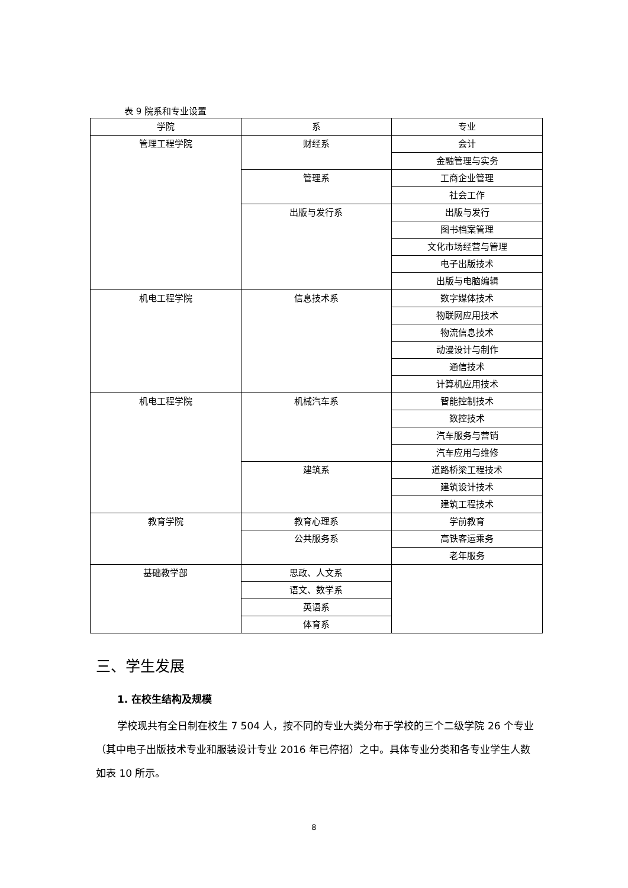表 9 院系和专业设置
| 学院 | 系 | 专业 |
| --- | --- | --- |
| 管理工程学院 | 财经系 | 会计 |
| | | 金融管理与实务 |
| | 管理系 | 工商企业管理 |
| | | 社会工作 |
| | 出版与发行系 | 出版与发行 |
| | | 图书档案管理 |
| | | 文化市场经营与管理 |
| | | 电子出版技术 |
| | | 出版与电脑编辑 |
| 机电工程学院 | 信息技术系 | 数字媒体技术 |
| | | 物联网应用技术 |
| | | 物流信息技术 |
| | | 动漫设计与制作 |
| | | 通信技术 |
| | | 计算机应用技术 |
| 机电工程学院 | 机械汽车系 | 智能控制技术 |
| | | 数控技术 |
| | | 汽车服务与营销 |
| | | 汽车应用与维修 |
| | 建筑系 | 道路桥梁工程技术 |
| | | 建筑设计技术 |
| | | 建筑工程技术 |
| 教育学院 | 教育心理系 | 学前教育 |
| | 公共服务系 | 高铁客运乘务 |
| | | 老年服务 |
| 基础教学部 | 思政、人文系 | |
| | 语文、数学系 | |
| | 英语系 | |
| | 体育系 | |
三、学生发展
1. 在校生结构及规模
学校现共有全日制在校生 7 504 人，按不同的专业大类分布于学校的三个二级学院 26 个专业（其中电子出版技术专业和服装设计专业 2016 年已停招）之中。具体专业分类和各专业学生人数如表 10 所示。
8